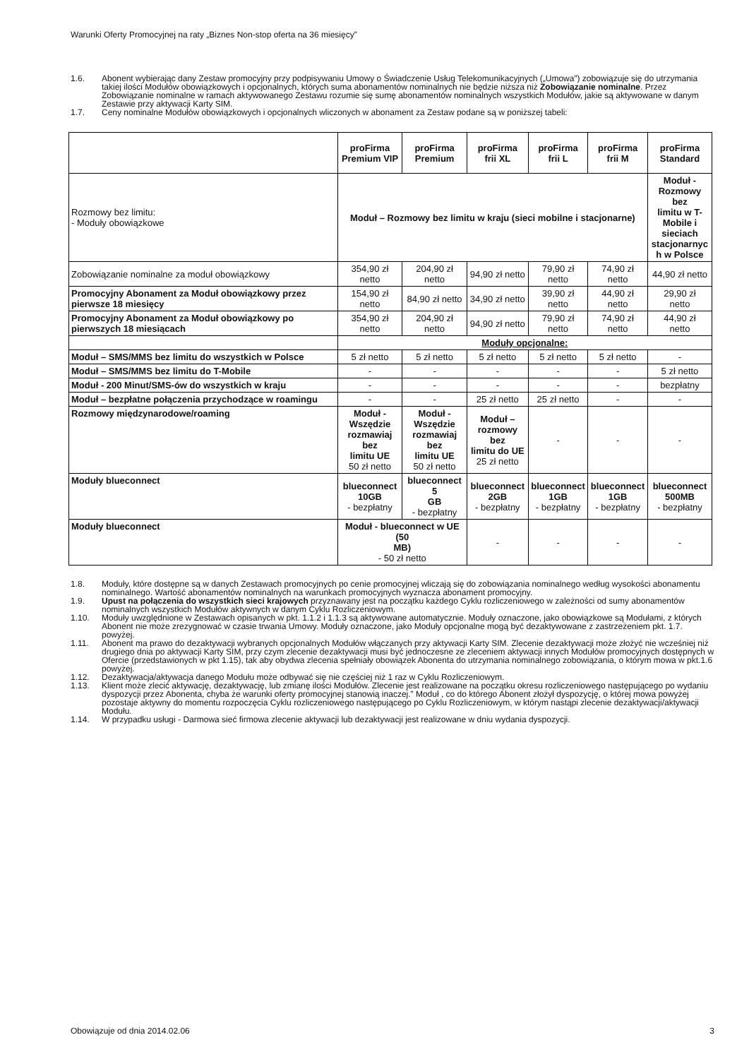Warunki Oferty Promocyjnej na raty „Biznes Non-stop oferta na 36 miesięcy”
1.6. Abonent wybierając dany Zestaw promocyjny przy podpisywaniu Umowy o Świadczenie Usług Telekomunikacyjnych („Umowa”) zobowiązuje się do utrzymania takiej ilości Modułów obowiązkowych i opcjonalnych, których suma abonamentów nominalnych nie będzie niższa niż Zobowiązanie nominalne. Przez Zobowiązanie nominalne w ramach aktywowanego Zestawu rozumie się sumę abonamentów nominalnych wszystkich Modułów, jakie są aktywowane w danym Zestawie przy aktywacji Karty SIM.
1.7. Ceny nominalne Modułów obowiązkowych i opcjonalnych wliczonych w abonament za Zestaw podane są w poniższej tabeli:
| | proFirma Premium VIP | proFirma Premium | proFirma frii XL | proFirma frii L | proFirma frii M | proFirma Standard |
| --- | --- | --- | --- | --- | --- | --- |
| Rozmowy bez limitu: - Moduły obowiązkowe | Moduł – Rozmowy bez limitu w kraju (sieci mobilne i stacjonarne) | | | | | Moduł - Rozmowy bez limitu w T- Mobile i sieciach stacjonarnyc h w Polsce |
| Zobowiązanie nominalne za moduł obowiązkowy | 354,90 zł netto | 204,90 zł netto | 94,90 zł netto | 79,90 zł netto | 74,90 zł netto | 44,90 zł netto |
| Promocyjny Abonament za Moduł obowiązkowy przez pierwsze 18 miesięcy | 154,90 zł netto | 84,90 zł netto | 34,90 zł netto | 39,90 zł netto | 44,90 zł netto | 29,90 zł netto |
| Promocyjny Abonament za Moduł obowiązkowy po pierwszych 18 miesiącach | 354,90 zł netto | 204,90 zł netto | 94,90 zł netto | 79,90 zł netto | 74,90 zł netto | 44,90 zł netto |
| | Moduły opcjonalne: | | | | | |
| Moduł – SMS/MMS bez limitu do wszystkich w Polsce | 5 zł netto | 5 zł netto | 5 zł netto | 5 zł netto | 5 zł netto | - |
| Moduł – SMS/MMS bez limitu do T-Mobile | - | - | - | - | - | 5 zł netto |
| Moduł - 200 Minut/SMS-ów do wszystkich w kraju | - | - | - | - | - | bezpłatny |
| Moduł – bezpłatne połączenia przychodzące w roamingu | - | - | 25 zł netto | 25 zł netto | - | - |
| Rozmowy międzynarodowe/roaming | Moduł - Wszędzie rozmawiaj bez limitu UE 50 zł netto | Moduł - Wszędzie rozmawiaj bez limitu UE 50 zł netto | Moduł – rozmowy bez limitu do UE 25 zł netto | - | - | - |
| Moduły blueconnect | blueconnect 10GB - bezpłatny | blueconnect 5 GB - bezpłatny | blueconnect 2GB - bezpłatny | blueconnect 1GB - bezpłatny | blueconnect 1GB - bezpłatny | blueconnect 500MB - bezpłatny |
| Moduły blueconnect | Moduł - blueconnect w UE (50 MB) - 50 zł netto | | - | - | - | - |
1.8. Moduły, które dostępne są w danych Zestawach promocyjnych po cenie promocyjnej wliczają się do zobowiązania nominalnego według wysokości abonamentu nominalnego. Wartość abonamentów nominalnych na warunkach promocyjnych wyznacza abonament promocyjny.
1.9. Upust na połączenia do wszystkich sieci krajowych przyznawany jest na początku każdego Cyklu rozliczeniowego w zależności od sumy abonamentów nominalnych wszystkich Modułów aktywnych w danym Cyklu Rozliczeniowym.
1.10. Moduły uwzględnione w Zestawach opisanych w pkt. 1.1.2 i 1.1.3 są aktywowane automatycznie. Moduły oznaczone, jako obowiązkowe są Modułami, z których Abonent nie może zrezygnować w czasie trwania Umowy. Moduły oznaczone, jako Moduły opcjonalne mogą być dezaktywowane z zastrzeżeniem pkt. 1.7. powyżej.
1.11. Abonent ma prawo do dezaktywacji wybranych opcjonalnych Modułów włączanych przy aktywacji Karty SIM. Zlecenie dezaktywacji może złożyć nie wcześniej niż drugiego dnia po aktywacji Karty SIM, przy czym zlecenie dezaktywacji musi być jednoczesne ze zleceniem aktywacji innych Modułów promocyjnych dostępnych w Ofercie (przedstawionych w pkt 1.15), tak aby obydwa zlecenia spełniały obowiązek Abonenta do utrzymania nominalnego zobowiązania, o którym mowa w pkt.1.6 powyżej.
1.12. Dezaktywacja/aktywacja danego Modułu może odbywać się nie częściej niż 1 raz w Cyklu Rozliczeniowym.
1.13. Klient może zlecić aktywację, dezaktywację, lub zmianę ilości Modułów. Zlecenie jest realizowane na początku okresu rozliczeniowego następującego po wydaniu dyspozycji przez Abonenta, chyba że warunki oferty promocyjnej stanowią inaczej.” Moduł , co do którego Abonent złożył dyspozycję, o której mowa powyżej pozostaje aktywny do momentu rozpoczęcia Cyklu rozliczeniowego następującego po Cyklu Rozliczeniowym, w którym nastąpi zlecenie dezaktywacji/aktywacji Modułu.
1.14. W przypadku usługi - Darmowa sieć firmowa zlecenie aktywacji lub dezaktywacji jest realizowane w dniu wydania dyspozycji.
Obowiązuje od dnia 2014.02.06 3